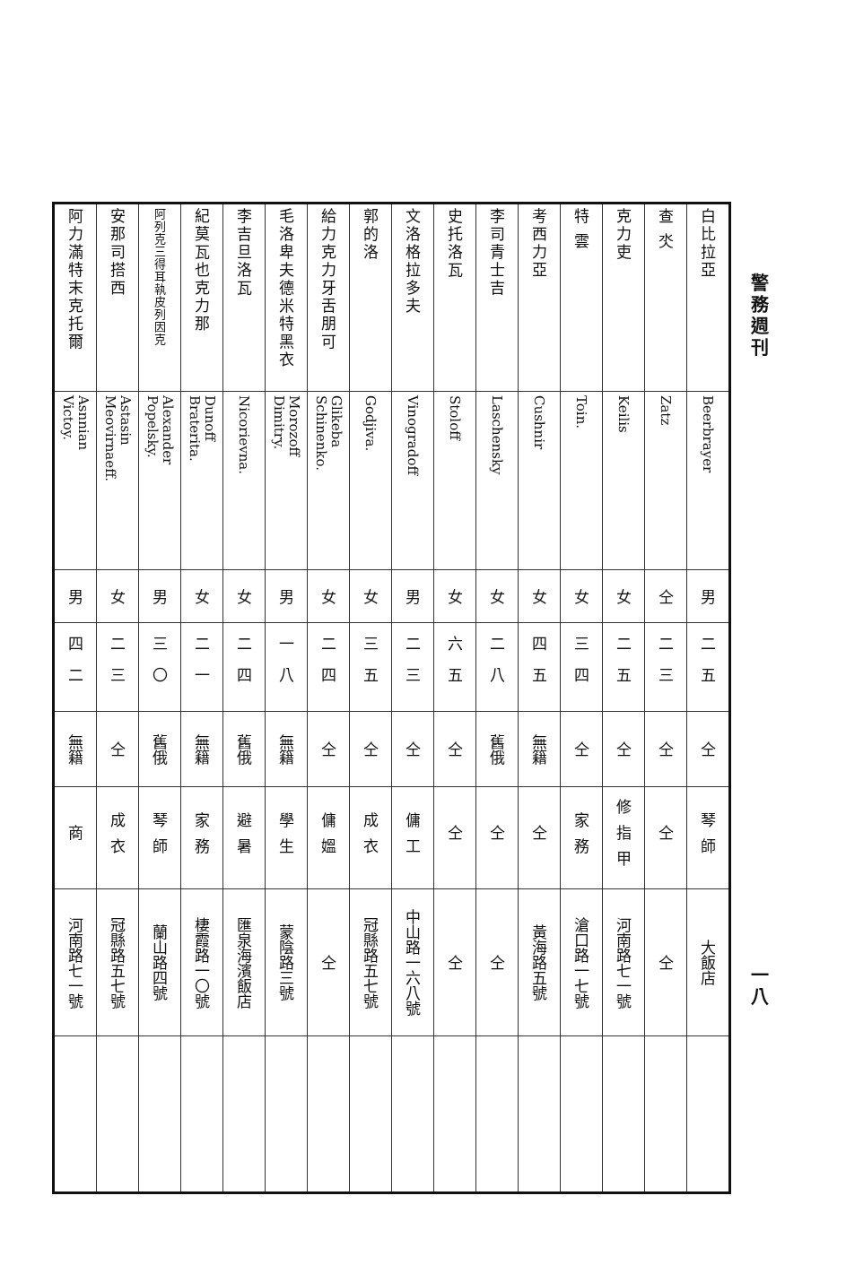警務週刊 一八
| 白比拉亞 | Beerbrayer | 男 | 二五 | 仝 | 琴師 | 大飯店 | |
| 查 氼 | Zatz | 仝 | 二三 | 仝 | 仝 | 仝 | |
| 克力吏 | Keilis | 女 | 二五 | 仝 | 修指甲 | 河南路七一號 | |
| 特 雲 | Toin. | 女 | 三四 | 仝 | 家務 | 滄口路一七號 | |
| 考西力亞 | Cushnir | 女 | 四五 | 無籍 | 仝 | 黃海路五號 | |
| 李司青士吉 | Laschensky | 女 | 二八 | 舊俄 | 仝 | 仝 | |
| 史托洛瓦 | Stoloff | 女 | 六五 | 仝 | 仝 | 仝 | |
| 文洛格拉多夫 | Vinogradoff | 男 | 二三 | 仝 | 傭工 | 中山路一六八號 | |
| 郭的洛 | Godjiva. | 女 | 三五 | 仝 | 成衣 | 冠縣路五七號 | |
| 給力克力牙舌朋可 | Glikeba Schinenko. | 女 | 二四 | 仝 | 傭媼 | 仝 | |
| 毛洛卑夫德米特黑衣 | Morozoff Dimitry. | 男 | 一八 | 無籍 | 學生 | 蒙陰路三號 | |
| 李吉旦洛瓦 | Nicorievna. | 女 | 二四 | 舊俄 | 避暑 | 匯泉海濱飯店 | |
| 紀莫瓦也克力那 | Dunoff Braterita. | 女 | 二一 | 無籍 | 家務 | 棲霞路一〇號 | |
| 阿列克三得耳執皮列因克 | Alexander Popelsky. | 男 | 三〇 | 舊俄 | 琴師 | 蘭山路四號 | |
| 安那司搭西 | Astasin Meovirnaeff. | 女 | 二三 | 仝 | 成衣 | 冠縣路五七號 | |
| 阿力滿特末克托爾 | Asnnian Victoy. | 男 | 四二 | 無籍 | 商 | 河南路七一號 | |